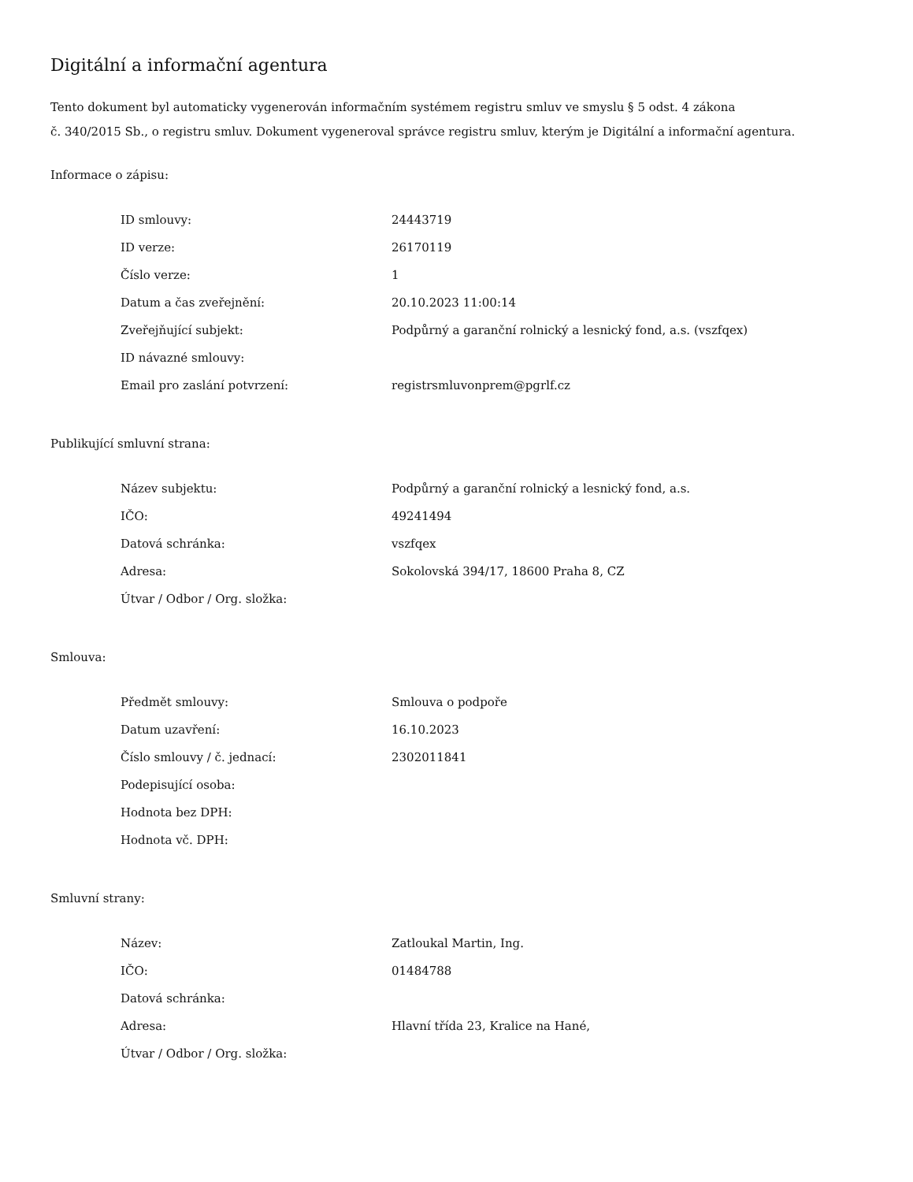Digitální a informační agentura
Tento dokument byl automaticky vygenerován informačním systémem registru smluv ve smyslu § 5 odst. 4 zákona
č. 340/2015 Sb., o registru smluv. Dokument vygeneroval správce registru smluv, kterým je Digitální a informační agentura.
Informace o zápisu:
| ID smlouvy: | 24443719 |
| ID verze: | 26170119 |
| Číslo verze: | 1 |
| Datum a čas zveřejnění: | 20.10.2023 11:00:14 |
| Zveřejňující subjekt: | Podpůrný a garanční rolnický a lesnický fond, a.s. (vszfqex) |
| ID návazné smlouvy: | |
| Email pro zaslání potvrzení: | registrsmluvonprem@pgrlf.cz |
Publikující smluvní strana:
| Název subjektu: | Podpůrný a garanční rolnický a lesnický fond, a.s. |
| IČO: | 49241494 |
| Datová schránka: | vszfqex |
| Adresa: | Sokolovská 394/17, 18600 Praha 8, CZ |
| Útvar / Odbor / Org. složka: | |
Smlouva:
| Předmět smlouvy: | Smlouva o podpoře |
| Datum uzavření: | 16.10.2023 |
| Číslo smlouvy / č. jednací: | 2302011841 |
| Podepisující osoba: | |
| Hodnota bez DPH: | |
| Hodnota vč. DPH: | |
Smluvní strany:
| Název: | Zatloukal Martin, Ing. |
| IČO: | 01484788 |
| Datová schránka: | |
| Adresa: | Hlavní třída 23, Kralice na Hané, |
| Útvar / Odbor / Org. složka: | |